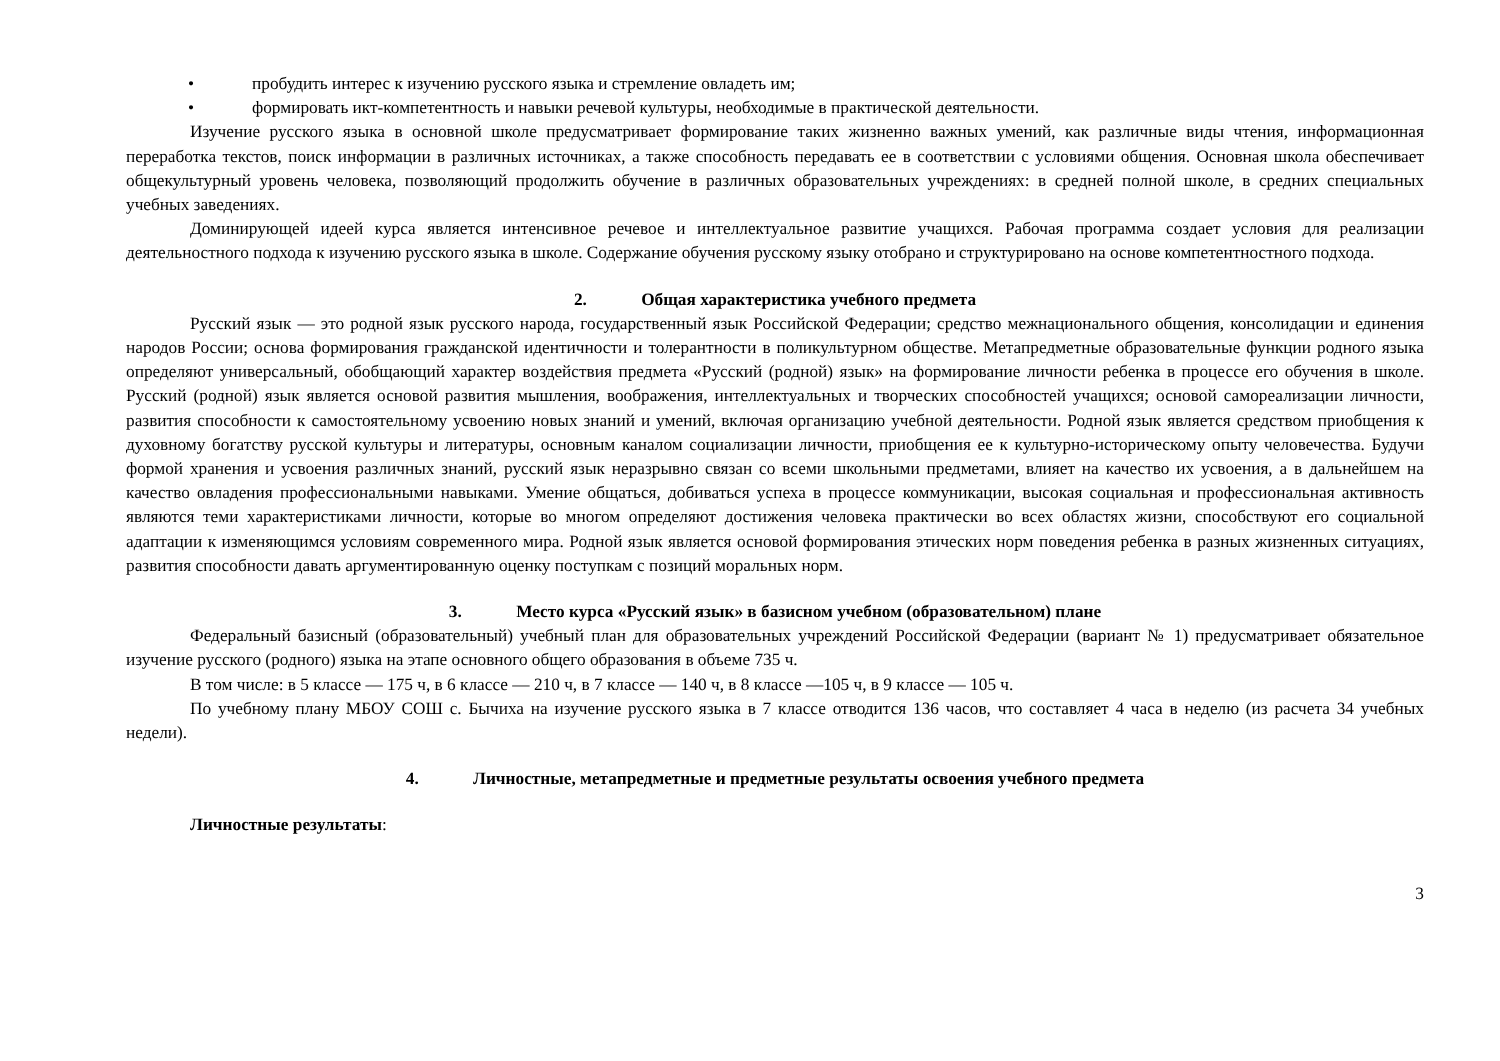• пробудить интерес к изучению русского языка и стремление овладеть им;
• формировать икт-компетентность и навыки речевой культуры, необходимые в практической деятельности.
Изучение русского языка в основной школе предусматривает формирование таких жизненно важных умений, как различные виды чтения, информационная переработка текстов, поиск информации в различных источниках, а также способность передавать ее в соответствии с условиями общения. Основная школа обеспечивает общекультурный уровень человека, позволяющий продолжить обучение в различных образовательных учреждениях: в средней полной школе, в средних специальных учебных заведениях.
Доминирующей идеей курса является интенсивное речевое и интеллектуальное развитие учащихся. Рабочая программа создает условия для реализации деятельностного подхода к изучению русского языка в школе. Содержание обучения русскому языку отобрано и структурировано на основе компетентностного подхода.
2. Общая характеристика учебного предмета
Русский язык — это родной язык русского народа, государственный язык Российской Федерации; средство межнационального общения, консолидации и единения народов России; основа формирования гражданской идентичности и толерантности в поликультурном обществе. Метапредметные образовательные функции родного языка определяют универсальный, обобщающий характер воздействия предмета «Русский (родной) язык» на формирование личности ребенка в процессе его обучения в школе. Русский (родной) язык является основой развития мышления, воображения, интеллектуальных и творческих способностей учащихся; основой самореализации личности, развития способности к самостоятельному усвоению новых знаний и умений, включая организацию учебной деятельности. Родной язык является средством приобщения к духовному богатству русской культуры и литературы, основным каналом социализации личности, приобщения ее к культурно-историческому опыту человечества. Будучи формой хранения и усвоения различных знаний, русский язык неразрывно связан со всеми школьными предметами, влияет на качество их усвоения, а в дальнейшем на качество овладения профессиональными навыками. Умение общаться, добиваться успеха в процессе коммуникации, высокая социальная и профессиональная активность являются теми характеристиками личности, которые во многом определяют достижения человека практически во всех областях жизни, способствуют его социальной адаптации к изменяющимся условиям современного мира. Родной язык является основой формирования этических норм поведения ребенка в разных жизненных ситуациях, развития способности давать аргументированную оценку поступкам с позиций моральных норм.
3. Место курса «Русский язык» в базисном учебном (образовательном) плане
Федеральный базисный (образовательный) учебный план для образовательных учреждений Российской Федерации (вариант № 1) предусматривает обязательное изучение русского (родного) языка на этапе основного общего образования в объеме 735 ч.
В том числе: в 5 классе — 175 ч, в 6 классе — 210 ч, в 7 классе — 140 ч, в 8 классе —105 ч, в 9 классе — 105 ч.
По учебному плану МБОУ СОШ с. Бычиха на изучение русского языка в 7 классе отводится 136 часов, что составляет 4 часа в неделю (из расчета 34 учебных недели).
4. Личностные, метапредметные и предметные результаты освоения учебного предмета
Личностные результаты:
3